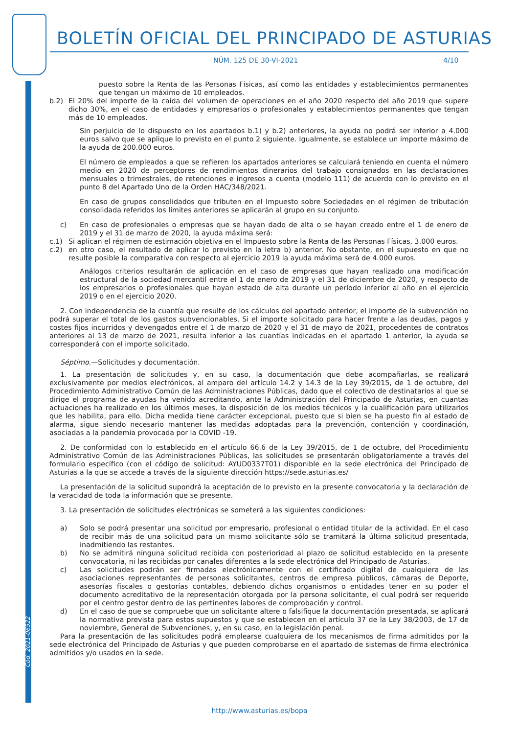Cód. 2021-06522
BOLETÍN OFICIAL DEL PRINCIPADO DE ASTURIAS
NÚM. 125 DE 30-VI-2021 4/10
puesto sobre la Renta de las Personas Físicas, así como las entidades y establecimientos permanentes que tengan un máximo de 10 empleados.
b.2) El 20% del importe de la caída del volumen de operaciones en el año 2020 respecto del año 2019 que supere dicho 30%, en el caso de entidades y empresarios o profesionales y establecimientos permanentes que tengan más de 10 empleados.
Sin perjuicio de lo dispuesto en los apartados b.1) y b.2) anteriores, la ayuda no podrá ser inferior a 4.000 euros salvo que se aplique lo previsto en el punto 2 siguiente. Igualmente, se establece un importe máximo de la ayuda de 200.000 euros.
El número de empleados a que se refieren los apartados anteriores se calculará teniendo en cuenta el número medio en 2020 de perceptores de rendimientos dinerarios del trabajo consignados en las declaraciones mensuales o trimestrales, de retenciones e ingresos a cuenta (modelo 111) de acuerdo con lo previsto en el punto 8 del Apartado Uno de la Orden HAC/348/2021.
En caso de grupos consolidados que tributen en el Impuesto sobre Sociedades en el régimen de tributación consolidada referidos los límites anteriores se aplicarán al grupo en su conjunto.
c) En caso de profesionales o empresas que se hayan dado de alta o se hayan creado entre el 1 de enero de 2019 y el 31 de marzo de 2020, la ayuda máxima será:
c.1) Si aplican el régimen de estimación objetiva en el Impuesto sobre la Renta de las Personas Físicas, 3.000 euros.
c.2) en otro caso, el resultado de aplicar lo previsto en la letra b) anterior. No obstante, en el supuesto en que no resulte posible la comparativa con respecto al ejercicio 2019 la ayuda máxima será de 4.000 euros.
Análogos criterios resultarán de aplicación en el caso de empresas que hayan realizado una modificación estructural de la sociedad mercantil entre el 1 de enero de 2019 y el 31 de diciembre de 2020, y respecto de los empresarios o profesionales que hayan estado de alta durante un período inferior al año en el ejercicio 2019 o en el ejercicio 2020.
2. Con independencia de la cuantía que resulte de los cálculos del apartado anterior, el importe de la subvención no podrá superar el total de los gastos subvencionables. Si el importe solicitado para hacer frente a las deudas, pagos y costes fijos incurridos y devengados entre el 1 de marzo de 2020 y el 31 de mayo de 2021, procedentes de contratos anteriores al 13 de marzo de 2021, resulta inferior a las cuantías indicadas en el apartado 1 anterior, la ayuda se corresponderá con el importe solicitado.
Séptimo.—Solicitudes y documentación.
1. La presentación de solicitudes y, en su caso, la documentación que debe acompañarlas, se realizará exclusivamente por medios electrónicos, al amparo del artículo 14.2 y 14.3 de la Ley 39/2015, de 1 de octubre, del Procedimiento Administrativo Común de las Administraciones Públicas, dado que el colectivo de destinatarios al que se dirige el programa de ayudas ha venido acreditando, ante la Administración del Principado de Asturias, en cuantas actuaciones ha realizado en los últimos meses, la disposición de los medios técnicos y la cualificación para utilizarlos que les habilita, para ello. Dicha medida tiene carácter excepcional, puesto que si bien se ha puesto fin al estado de alarma, sigue siendo necesario mantener las medidas adoptadas para la prevención, contención y coordinación, asociadas a la pandemia provocada por la COVID -19.
2. De conformidad con lo establecido en el artículo 66.6 de la Ley 39/2015, de 1 de octubre, del Procedimiento Administrativo Común de las Administraciones Públicas, las solicitudes se presentarán obligatoriamente a través del formulario específico (con el código de solicitud: AYUD0337T01) disponible en la sede electrónica del Principado de Asturias a la que se accede a través de la siguiente dirección https://sede.asturias.es/
La presentación de la solicitud supondrá la aceptación de lo previsto en la presente convocatoria y la declaración de la veracidad de toda la información que se presente.
3. La presentación de solicitudes electrónicas se someterá a las siguientes condiciones:
a) Solo se podrá presentar una solicitud por empresario, profesional o entidad titular de la actividad. En el caso de recibir más de una solicitud para un mismo solicitante sólo se tramitará la última solicitud presentada, inadmitiendo las restantes.
b) No se admitirá ninguna solicitud recibida con posterioridad al plazo de solicitud establecido en la presente convocatoria, ni las recibidas por canales diferentes a la sede electrónica del Principado de Asturias.
c) Las solicitudes podrán ser firmadas electrónicamente con el certificado digital de cualquiera de las asociaciones representantes de personas solicitantes, centros de empresa públicos, cámaras de Deporte, asesorías fiscales o gestorías contables, debiendo dichos organismos o entidades tener en su poder el documento acreditativo de la representación otorgada por la persona solicitante, el cual podrá ser requerido por el centro gestor dentro de las pertinentes labores de comprobación y control.
d) En el caso de que se compruebe que un solicitante altere o falsifique la documentación presentada, se aplicará la normativa prevista para estos supuestos y que se establecen en el artículo 37 de la Ley 38/2003, de 17 de noviembre, General de Subvenciones, y, en su caso, en la legislación penal.
Para la presentación de las solicitudes podrá emplearse cualquiera de los mecanismos de firma admitidos por la sede electrónica del Principado de Asturias y que pueden comprobarse en el apartado de sistemas de firma electrónica admitidos y/o usados en la sede.
http://www.asturias.es/bopa